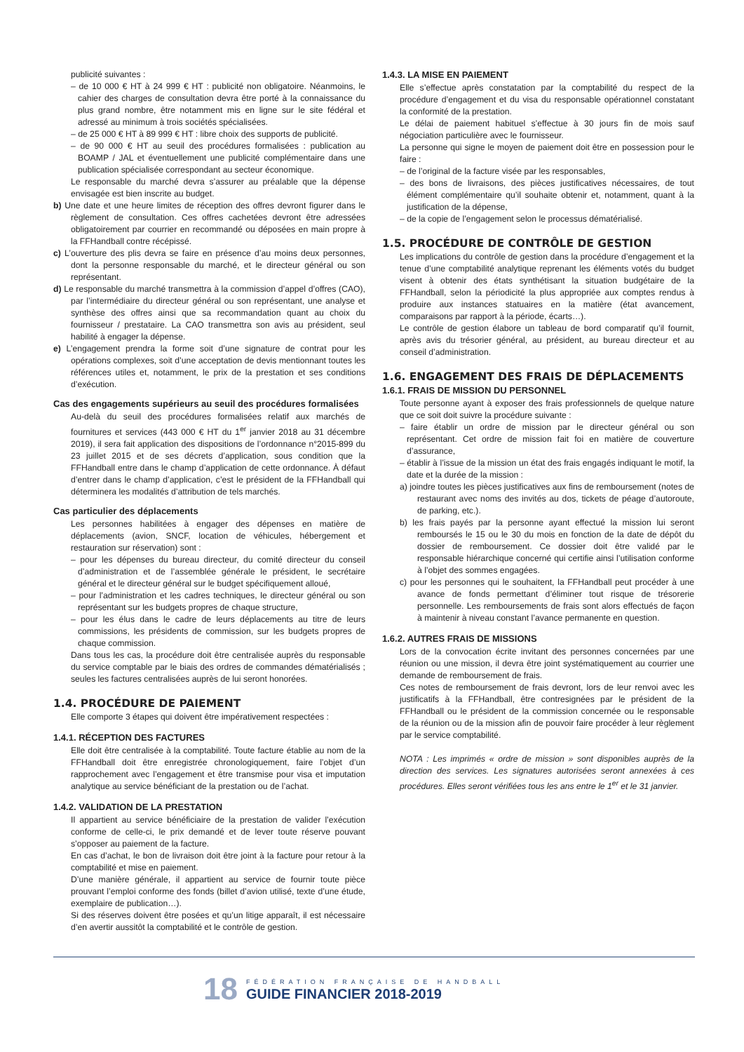publicité suivantes :
– de 10 000 € HT à 24 999 € HT : publicité non obligatoire. Néanmoins, le cahier des charges de consultation devra être porté à la connaissance du plus grand nombre, être notamment mis en ligne sur le site fédéral et adressé au minimum à trois sociétés spécialisées.
– de 25 000 € HT à 89 999 € HT : libre choix des supports de publicité.
– de 90 000 € HT au seuil des procédures formalisées : publication au BOAMP / JAL et éventuellement une publicité complémentaire dans une publication spécialisée correspondant au secteur économique.
Le responsable du marché devra s’assurer au préalable que la dépense envisagée est bien inscrite au budget.
b) Une date et une heure limites de réception des offres devront figurer dans le règlement de consultation. Ces offres cachetées devront être adressées obligatoirement par courrier en recommandé ou déposées en main propre à la FFHandball contre récépissé.
c) L’ouverture des plis devra se faire en présence d’au moins deux personnes, dont la personne responsable du marché, et le directeur général ou son représentant.
d) Le responsable du marché transmettra à la commission d’appel d’offres (CAO), par l’intermédiaire du directeur général ou son représentant, une analyse et synthèse des offres ainsi que sa recommandation quant au choix du fournisseur / prestataire. La CAO transmettra son avis au président, seul habilité à engager la dépense.
e) L’engagement prendra la forme soit d’une signature de contrat pour les opérations complexes, soit d’une acceptation de devis mentionnant toutes les références utiles et, notamment, le prix de la prestation et ses conditions d’exécution.
Cas des engagements supérieurs au seuil des procédures formalisées
Au-delà du seuil des procédures formalisées relatif aux marchés de fournitures et services (443 000 € HT du 1<sup>er</sup> janvier 2018 au 31 décembre 2019), il sera fait application des dispositions de l’ordonnance n°2015-899 du 23 juillet 2015 et de ses décrets d’application, sous condition que la FFHandball entre dans le champ d’application de cette ordonnance. À défaut d’entrer dans le champ d’application, c’est le président de la FFHandball qui déterminera les modalités d’attribution de tels marchés.
Cas particulier des déplacements
Les personnes habilitées à engager des dépenses en matière de déplacements (avion, SNCF, location de véhicules, hébergement et restauration sur réservation) sont :
– pour les dépenses du bureau directeur, du comité directeur du conseil d’administration et de l’assemblée générale le président, le secrétaire général et le directeur général sur le budget spécifiquement alloué,
– pour l’administration et les cadres techniques, le directeur général ou son représentant sur les budgets propres de chaque structure,
– pour les élus dans le cadre de leurs déplacements au titre de leurs commissions, les présidents de commission, sur les budgets propres de chaque commission.
Dans tous les cas, la procédure doit être centralisée auprès du responsable du service comptable par le biais des ordres de commandes dématérialisés ; seules les factures centralisées auprès de lui seront honorées.
1.4. PROCÉDURE DE PAIEMENT
Elle comporte 3 étapes qui doivent être impérativement respectées :
1.4.1. RÉCEPTION DES FACTURES
Elle doit être centralisée à la comptabilité. Toute facture établie au nom de la FFHandball doit être enregistrée chronologiquement, faire l’objet d’un rapprochement avec l’engagement et être transmise pour visa et imputation analytique au service bénéficiant de la prestation ou de l’achat.
1.4.2. VALIDATION DE LA PRESTATION
Il appartient au service bénéficiaire de la prestation de valider l’exécution conforme de celle-ci, le prix demandé et de lever toute réserve pouvant s’opposer au paiement de la facture.
En cas d’achat, le bon de livraison doit être joint à la facture pour retour à la comptabilité et mise en paiement.
D’une manière générale, il appartient au service de fournir toute pièce prouvant l’emploi conforme des fonds (billet d’avion utilisé, texte d’une étude, exemplaire de publication…).
Si des réserves doivent être posées et qu’un litige apparaît, il est nécessaire d’en avertir aussitôt la comptabilité et le contrôle de gestion.
1.4.3. LA MISE EN PAIEMENT
Elle s’effectue après constatation par la comptabilité du respect de la procédure d’engagement et du visa du responsable opérationnel constatant la conformité de la prestation.
Le délai de paiement habituel s’effectue à 30 jours fin de mois sauf négociation particulière avec le fournisseur.
La personne qui signe le moyen de paiement doit être en possession pour le faire :
– de l’original de la facture visée par les responsables,
– des bons de livraisons, des pièces justificatives nécessaires, de tout élément complémentaire qu’il souhaite obtenir et, notamment, quant à la justification de la dépense,
– de la copie de l’engagement selon le processus dématérialisé.
1.5. PROCÉDURE DE CONTRÔLE DE GESTION
Les implications du contrôle de gestion dans la procédure d’engagement et la tenue d’une comptabilité analytique reprenant les éléments votés du budget visent à obtenir des états synthétisant la situation budgétaire de la FFHandball, selon la périodicité la plus appropriée aux comptes rendus à produire aux instances statuaires en la matière (état avancement, comparaisons par rapport à la période, écarts…).
Le contrôle de gestion élabore un tableau de bord comparatif qu’il fournit, après avis du trésorier général, au président, au bureau directeur et au conseil d’administration.
1.6. ENGAGEMENT DES FRAIS DE DÉPLACEMENTS
1.6.1. FRAIS DE MISSION DU PERSONNEL
Toute personne ayant à exposer des frais professionnels de quelque nature que ce soit doit suivre la procédure suivante :
– faire établir un ordre de mission par le directeur général ou son représentant. Cet ordre de mission fait foi en matière de couverture d’assurance,
– établir à l’issue de la mission un état des frais engagés indiquant le motif, la date et la durée de la mission :
a) joindre toutes les pièces justificatives aux fins de remboursement (notes de restaurant avec noms des invités au dos, tickets de péage d’autoroute, de parking, etc.).
b) les frais payés par la personne ayant effectué la mission lui seront remboursés le 15 ou le 30 du mois en fonction de la date de dépôt du dossier de remboursement. Ce dossier doit être validé par le responsable hiérarchique concerné qui certifie ainsi l’utilisation conforme à l’objet des sommes engagées.
c) pour les personnes qui le souhaitent, la FFHandball peut procéder à une avance de fonds permettant d’éliminer tout risque de trésorerie personnelle. Les remboursements de frais sont alors effectués de façon à maintenir à niveau constant l’avance permanente en question.
1.6.2. AUTRES FRAIS DE MISSIONS
Lors de la convocation écrite invitant des personnes concernées par une réunion ou une mission, il devra être joint systématiquement au courrier une demande de remboursement de frais.
Ces notes de remboursement de frais devront, lors de leur renvoi avec les justificatifs à la FFHandball, être contresignées par le président de la FFHandball ou le président de la commission concernée ou le responsable de la réunion ou de la mission afin de pouvoir faire procéder à leur règlement par le service comptabilité.
NOTA : Les imprimés « ordre de mission » sont disponibles auprès de la direction des services. Les signatures autorisées seront annexées à ces procédures. Elles seront vérifiées tous les ans entre le 1<sup>er</sup> et le 31 janvier.
18
FÉDÉRATION FRANÇAISE DE HANDBALL
GUIDE FINANCIER 2018-2019